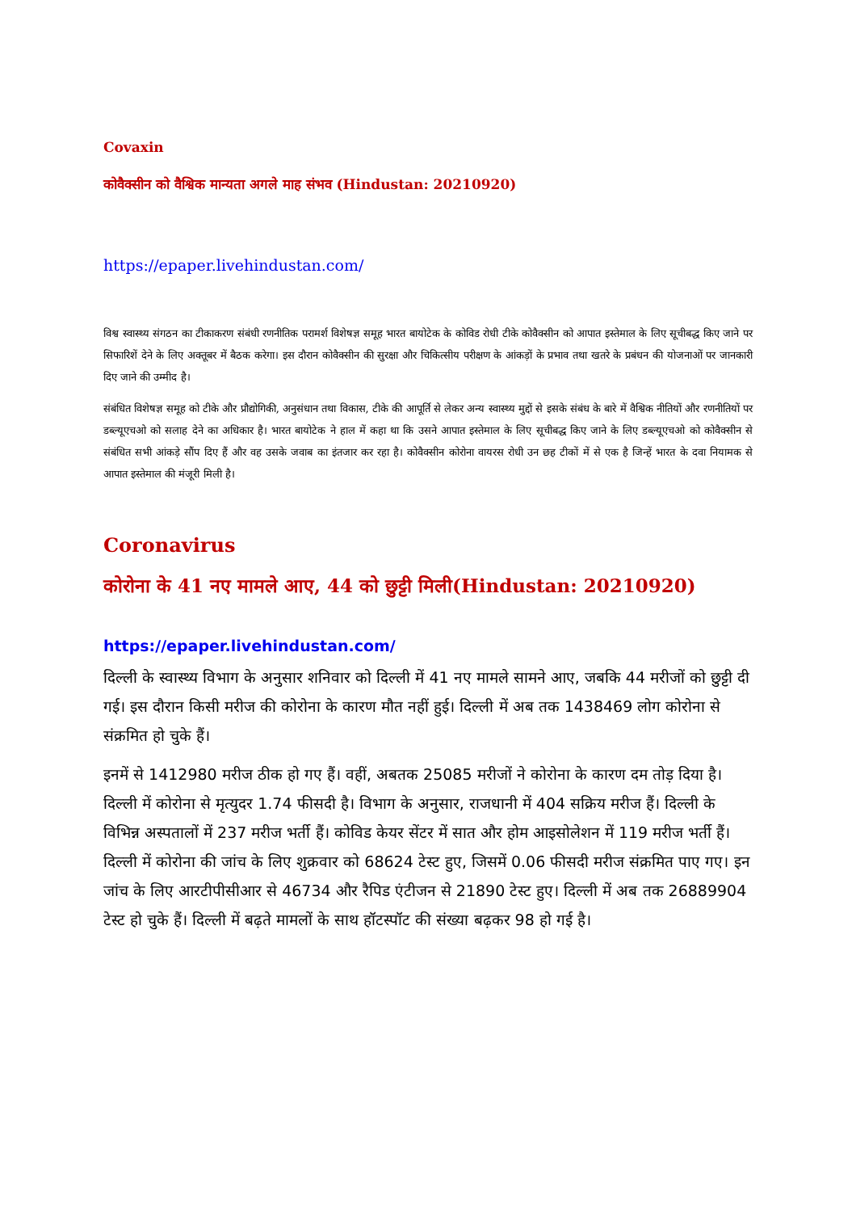Covaxin
कोवैक्सीन को वैश्विक मान्यता अगले माह संभव (Hindustan: 20210920)
https://epaper.livehindustan.com/
विश्व स्वास्थ्य संगठन का टीकाकरण संबंधी रणनीतिक परामर्श विशेषज्ञ समूह भारत बायोटेक के कोविड रोधी टीके कोवैक्सीन को आपात इस्तेमाल के लिए सूचीबद्ध किए जाने पर सिफारिशें देने के लिए अक्तूबर में बैठक करेगा। इस दौरान कोवैक्सीन की सुरक्षा और चिकित्सीय परीक्षण के आंकड़ों के प्रभाव तथा खतरे के प्रबंधन की योजनाओं पर जानकारी दिए जाने की उम्मीद है।
संबंधित विशेषज्ञ समूह को टीके और प्रौद्योगिकी, अनुसंधान तथा विकास, टीके की आपूर्ति से लेकर अन्य स्वास्थ्य मुद्दों से इसके संबंध के बारे में वैश्विक नीतियों और रणनीतियों पर डब्ल्यूएचओ को सलाह देने का अधिकार है। भारत बायोटेक ने हाल में कहा था कि उसने आपात इस्तेमाल के लिए सूचीबद्ध किए जाने के लिए डब्ल्यूएचओ को कोवैक्सीन से संबंधित सभी आंकड़े सौंप दिए हैं और वह उसके जवाब का इंतजार कर रहा है। कोवैक्सीन कोरोना वायरस रोधी उन छह टीकों में से एक है जिन्हें भारत के दवा नियामक से आपात इस्तेमाल की मंजूरी मिली है।
Coronavirus
कोरोना के 41 नए मामले आए, 44 को छुट्टी मिली(Hindustan: 20210920)
https://epaper.livehindustan.com/
दिल्ली के स्वास्थ्य विभाग के अनुसार शनिवार को दिल्ली में 41 नए मामले सामने आए, जबकि 44 मरीजों को छुट्टी दी गई। इस दौरान किसी मरीज की कोरोना के कारण मौत नहीं हुई। दिल्ली में अब तक 1438469 लोग कोरोना से संक्रमित हो चुके हैं।
इनमें से 1412980 मरीज ठीक हो गए हैं। वहीं, अबतक 25085 मरीजों ने कोरोना के कारण दम तोड़ दिया है। दिल्ली में कोरोना से मृत्युदर 1.74 फीसदी है। विभाग के अनुसार, राजधानी में 404 सक्रिय मरीज हैं। दिल्ली के विभिन्न अस्पतालों में 237 मरीज भर्ती हैं। कोविड केयर सेंटर में सात और होम आइसोलेशन में 119 मरीज भर्ती हैं। दिल्ली में कोरोना की जांच के लिए शुक्रवार को 68624 टेस्ट हुए, जिसमें 0.06 फीसदी मरीज संक्रमित पाए गए। इन जांच के लिए आरटीपीसीआर से 46734 और रैपिड एंटीजन से 21890 टेस्ट हुए। दिल्ली में अब तक 26889904 टेस्ट हो चुके हैं। दिल्ली में बढ़ते मामलों के साथ हॉटस्पॉट की संख्या बढ़कर 98 हो गई है।